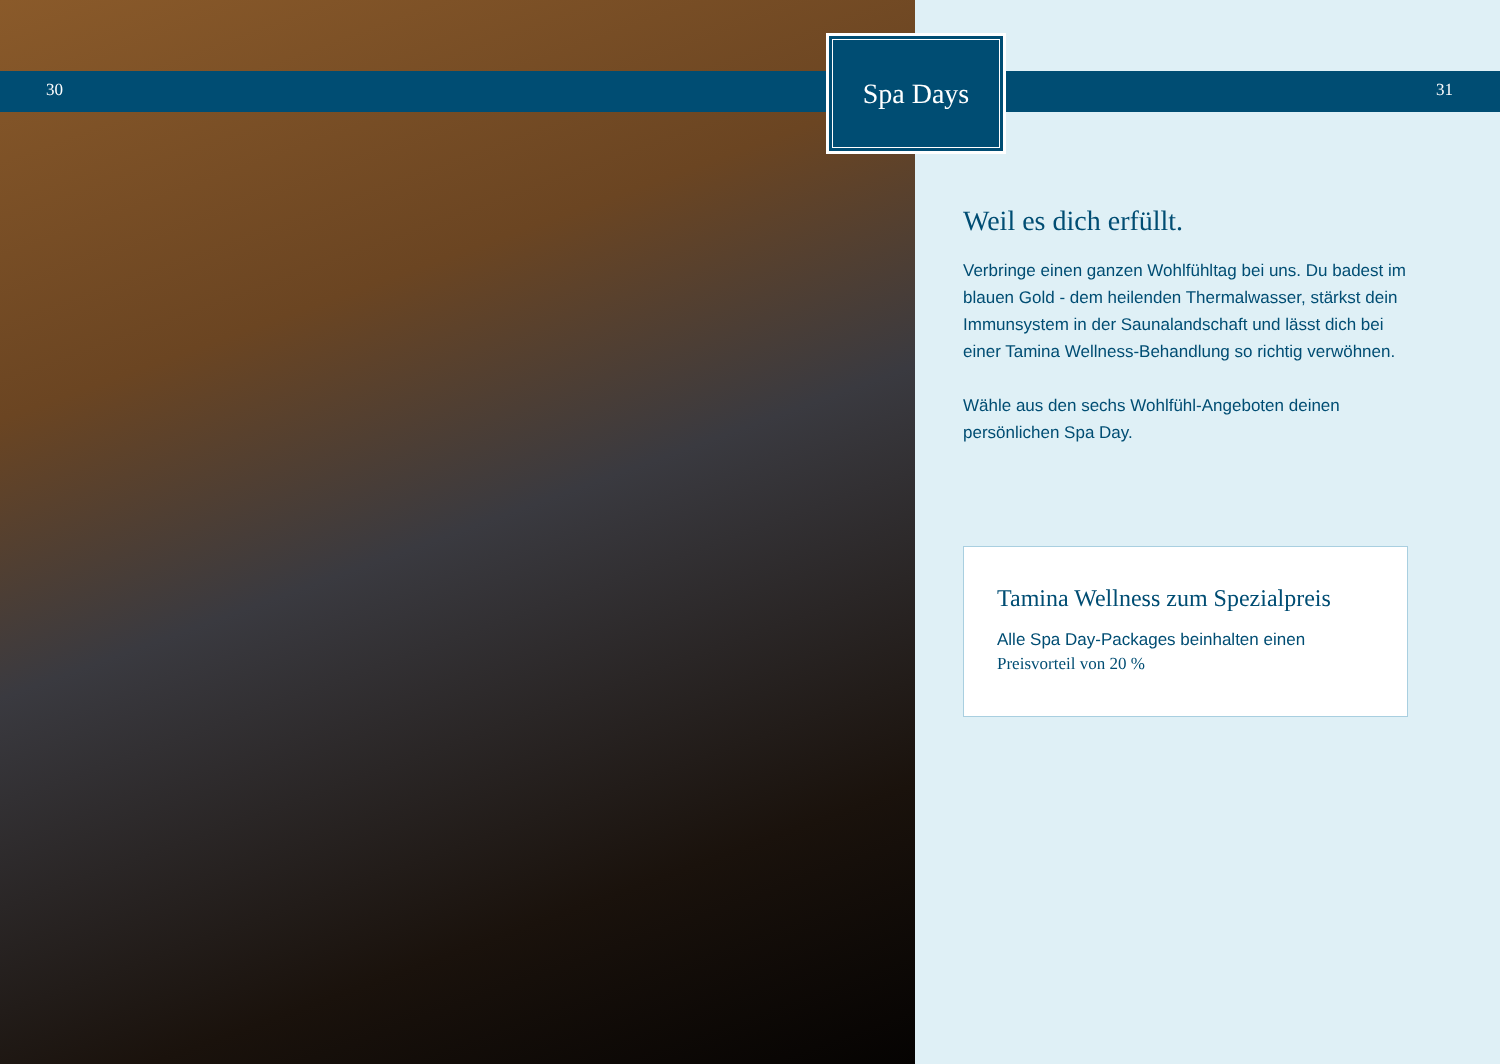30
Spa Days
31
Weil es dich erfüllt.
Verbringe einen ganzen Wohlfühltag bei uns. Du badest im blauen Gold - dem heilenden Thermalwasser, stärkst dein Immunsystem in der Saunalandschaft und lässt dich bei einer Tamina Wellness-Behandlung so richtig verwöhnen.
Wähle aus den sechs Wohlfühl-Angeboten deinen persönlichen Spa Day.
Tamina Wellness zum Spezialpreis
Alle Spa Day-Packages beinhalten einen
Preisvorteil von 20 %